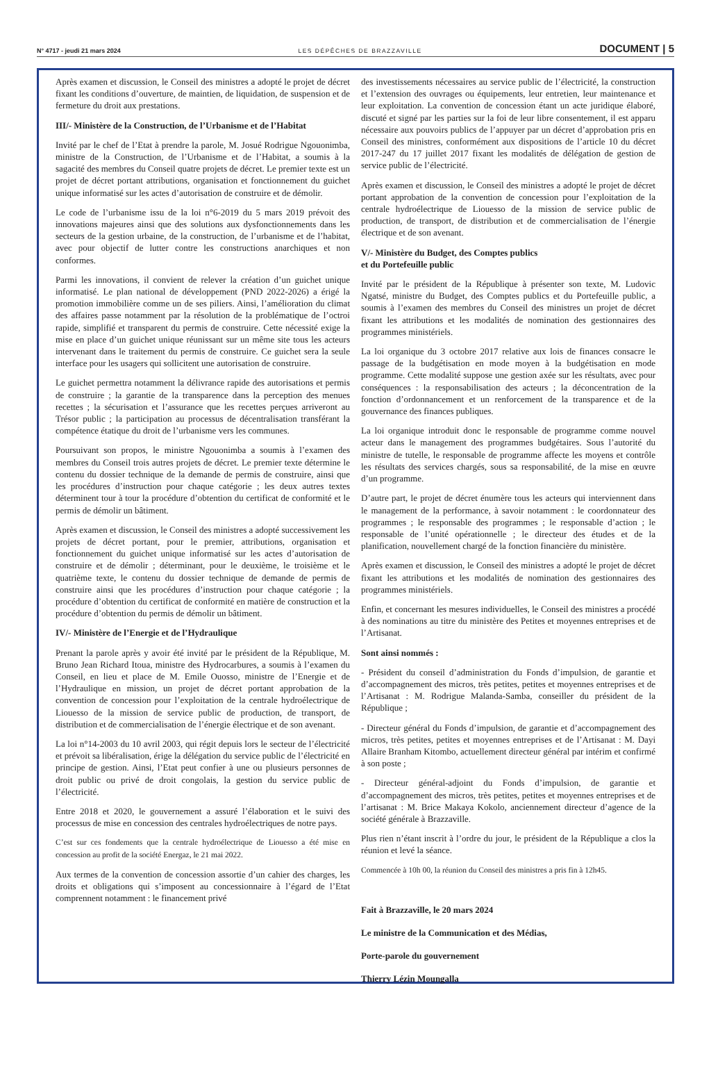N° 4717 - jeudi 21 mars 2024 LES DÉPÊCHES DE BRAZZAVILLE DOCUMENT | 5
Après examen et discussion, le Conseil des ministres a adopté le projet de décret fixant les conditions d’ouverture, de maintien, de liquidation, de suspension et de fermeture du droit aux prestations.
III/- Ministère de la Construction, de l’Urbanisme et de l’Habitat
Invité par le chef de l’Etat à prendre la parole, M. Josué Rodrigue Ngouonimba, ministre de la Construction, de l’Urbanisme et de l’Habitat, a soumis à la sagacité des membres du Conseil quatre projets de décret. Le premier texte est un projet de décret portant attributions, organisation et fonctionnement du guichet unique informatisé sur les actes d’autorisation de construire et de démolir.
Le code de l’urbanisme issu de la loi n°6-2019 du 5 mars 2019 prévoit des innovations majeures ainsi que des solutions aux dysfonctionnements dans les secteurs de la gestion urbaine, de la construction, de l’urbanisme et de l’habitat, avec pour objectif de lutter contre les constructions anarchiques et non conformes.
Parmi les innovations, il convient de relever la création d’un guichet unique informatisé. Le plan national de développement (PND 2022-2026) a érigé la promotion immobilière comme un de ses piliers. Ainsi, l’amélioration du climat des affaires passe notamment par la résolution de la problématique de l’octroi rapide, simplifié et transparent du permis de construire. Cette nécessité exige la mise en place d’un guichet unique réunissant sur un même site tous les acteurs intervenant dans le traitement du permis de construire. Ce guichet sera la seule interface pour les usagers qui sollicitent une autorisation de construire.
Le guichet permettra notamment la délivrance rapide des autorisations et permis de construire ; la garantie de la transparence dans la perception des menues recettes ; la sécurisation et l’assurance que les recettes perçues arriveront au Trésor public ; la participation au processus de décentralisation transférant la compétence étatique du droit de l’urbanisme vers les communes.
Poursuivant son propos, le ministre Ngouonimba a soumis à l’examen des membres du Conseil trois autres projets de décret. Le premier texte détermine le contenu du dossier technique de la demande de permis de construire, ainsi que les procédures d’instruction pour chaque catégorie ; les deux autres textes déterminent tour à tour la procédure d’obtention du certificat de conformité et le permis de démolir un bâtiment.
Après examen et discussion, le Conseil des ministres a adopté successivement les projets de décret portant, pour le premier, attributions, organisation et fonctionnement du guichet unique informatisé sur les actes d’autorisation de construire et de démolir ; déterminant, pour le deuxième, le troisième et le quatrième texte, le contenu du dossier technique de demande de permis de construire ainsi que les procédures d’instruction pour chaque catégorie ; la procédure d’obtention du certificat de conformité en matière de construction et la procédure d’obtention du permis de démolir un bâtiment.
IV/- Ministère de l’Energie et de l’Hydraulique
Prenant la parole après y avoir été invité par le président de la République, M. Bruno Jean Richard Itoua, ministre des Hydrocarbures, a soumis à l’examen du Conseil, en lieu et place de M. Emile Ouosso, ministre de l’Energie et de l’Hydraulique en mission, un projet de décret portant approbation de la convention de concession pour l’exploitation de la centrale hydroélectrique de Liouesso de la mission de service public de production, de transport, de distribution et de commercialisation de l’énergie électrique et de son avenant.
La loi n°14-2003 du 10 avril 2003, qui régit depuis lors le secteur de l’électricité et prévoit sa libéralisation, érige la délégation du service public de l’électricité en principe de gestion. Ainsi, l’Etat peut confier à une ou plusieurs personnes de droit public ou privé de droit congolais, la gestion du service public de l’électricité.
Entre 2018 et 2020, le gouvernement a assuré l’élaboration et le suivi des processus de mise en concession des centrales hydroélectriques de notre pays.
C’est sur ces fondements que la centrale hydroélectrique de Liouesso a été mise en concession au profit de la société Energaz, le 21 mai 2022.
Aux termes de la convention de concession assortie d’un cahier des charges, les droits et obligations qui s’imposent au concessionnaire à l’égard de l’Etat comprennent notamment : le financement privé
des investissements nécessaires au service public de l’électricité, la construction et l’extension des ouvrages ou équipements, leur entretien, leur maintenance et leur exploitation. La convention de concession étant un acte juridique élaboré, discuté et signé par les parties sur la foi de leur libre consentement, il est apparu nécessaire aux pouvoirs publics de l’appuyer par un décret d’approbation pris en Conseil des ministres, conformément aux dispositions de l’article 10 du décret 2017-247 du 17 juillet 2017 fixant les modalités de délégation de gestion de service public de l’électricité.
Après examen et discussion, le Conseil des ministres a adopté le projet de décret portant approbation de la convention de concession pour l’exploitation de la centrale hydroélectrique de Liouesso de la mission de service public de production, de transport, de distribution et de commercialisation de l’énergie électrique et de son avenant.
V/- Ministère du Budget, des Comptes publics
et du Portefeuille public
Invité par le président de la République à présenter son texte, M. Ludovic Ngatsé, ministre du Budget, des Comptes publics et du Portefeuille public, a soumis à l’examen des membres du Conseil des ministres un projet de décret fixant les attributions et les modalités de nomination des gestionnaires des programmes ministériels.
La loi organique du 3 octobre 2017 relative aux lois de finances consacre le passage de la budgétisation en mode moyen à la budgétisation en mode programme. Cette modalité suppose une gestion axée sur les résultats, avec pour conséquences : la responsabilisation des acteurs ; la déconcentration de la fonction d’ordonnancement et un renforcement de la transparence et de la gouvernance des finances publiques.
La loi organique introduit donc le responsable de programme comme nouvel acteur dans le management des programmes budgétaires. Sous l’autorité du ministre de tutelle, le responsable de programme affecte les moyens et contrôle les résultats des services chargés, sous sa responsabilité, de la mise en œuvre d’un programme.
D’autre part, le projet de décret énumère tous les acteurs qui interviennent dans le management de la performance, à savoir notamment : le coordonnateur des programmes ; le responsable des programmes ; le responsable d’action ; le responsable de l’unité opérationnelle ; le directeur des études et de la planification, nouvellement chargé de la fonction financière du ministère.
Après examen et discussion, le Conseil des ministres a adopté le projet de décret fixant les attributions et les modalités de nomination des gestionnaires des programmes ministériels.
Enfin, et concernant les mesures individuelles, le Conseil des ministres a procédé à des nominations au titre du ministère des Petites et moyennes entreprises et de l’Artisanat.
Sont ainsi nommés :
- Président du conseil d’administration du Fonds d’impulsion, de garantie et d’accompagnement des micros, très petites, petites et moyennes entreprises et de l’Artisanat : M. Rodrigue Malanda-Samba, conseiller du président de la République ;
- Directeur général du Fonds d’impulsion, de garantie et d’accompagnement des micros, très petites, petites et moyennes entreprises et de l’Artisanat : M. Dayi Allaire Branham Kitombo, actuellement directeur général par intérim et confirmé à son poste ;
- Directeur général-adjoint du Fonds d’impulsion, de garantie et d’accompagnement des micros, très petites, petites et moyennes entreprises et de l’artisanat : M. Brice Makaya Kokolo, anciennement directeur d’agence de la société générale à Brazzaville.
Plus rien n’étant inscrit à l’ordre du jour, le président de la République a clos la réunion et levé la séance.
Commencée à 10h 00, la réunion du Conseil des ministres a pris fin à 12h45.
Fait à Brazzaville, le 20 mars 2024
Le ministre de la Communication et des Médias,
Porte-parole du gouvernement
Thierry Lézin Moungalla